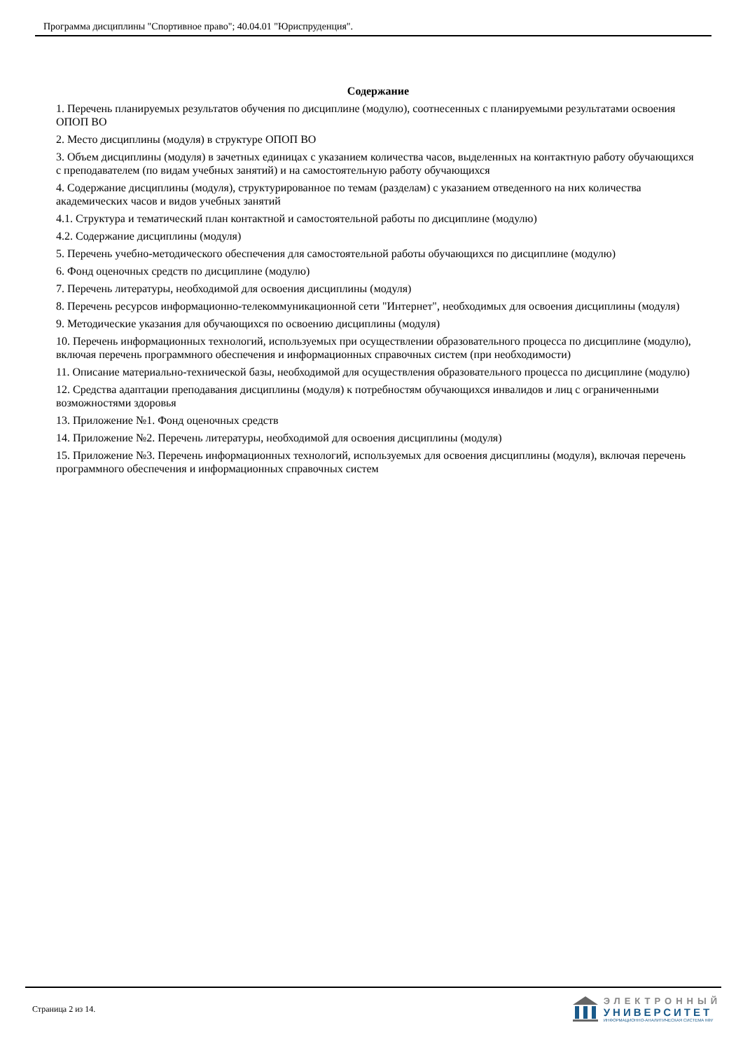Программа дисциплины "Спортивное право"; 40.04.01 "Юриспруденция".
Содержание
1. Перечень планируемых результатов обучения по дисциплине (модулю), соотнесенных с планируемыми результатами освоения ОПОП ВО
2. Место дисциплины (модуля) в структуре ОПОП ВО
3. Объем дисциплины (модуля) в зачетных единицах с указанием количества часов, выделенных на контактную работу обучающихся с преподавателем (по видам учебных занятий) и на самостоятельную работу обучающихся
4. Содержание дисциплины (модуля), структурированное по темам (разделам) с указанием отведенного на них количества академических часов и видов учебных занятий
4.1. Структура и тематический план контактной и самостоятельной работы по дисциплине (модулю)
4.2. Содержание дисциплины (модуля)
5. Перечень учебно-методического обеспечения для самостоятельной работы обучающихся по дисциплине (модулю)
6. Фонд оценочных средств по дисциплине (модулю)
7. Перечень литературы, необходимой для освоения дисциплины (модуля)
8. Перечень ресурсов информационно-телекоммуникационной сети "Интернет", необходимых для освоения дисциплины (модуля)
9. Методические указания для обучающихся по освоению дисциплины (модуля)
10. Перечень информационных технологий, используемых при осуществлении образовательного процесса по дисциплине (модулю), включая перечень программного обеспечения и информационных справочных систем (при необходимости)
11. Описание материально-технической базы, необходимой для осуществления образовательного процесса по дисциплине (модулю)
12. Средства адаптации преподавания дисциплины (модуля) к потребностям обучающихся инвалидов и лиц с ограниченными возможностями здоровья
13. Приложение №1. Фонд оценочных средств
14. Приложение №2. Перечень литературы, необходимой для освоения дисциплины (модуля)
15. Приложение №3. Перечень информационных технологий, используемых для освоения дисциплины (модуля), включая перечень программного обеспечения и информационных справочных систем
Страница 2 из 14.
ЭЛЕКТРОННЫЙ
УНИВЕРСИТЕТ
ИНФОРМАЦИОННО-АНАЛИТИЧЕСКАЯ СИСТЕМА КФУ